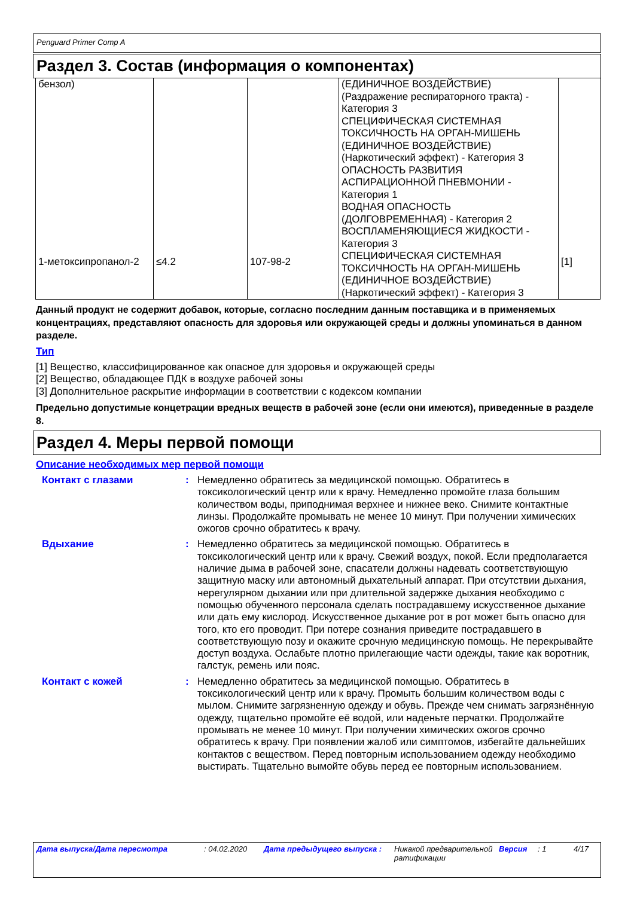Penguard Primer Comp A
Раздел 3. Состав (информация о компонентах)
| бензол) | | | (ЕДИНИЧНОЕ ВОЗДЕЙСТВИЕ) (Раздражение респираторного тракта) - Категория 3 СПЕЦИФИЧЕСКАЯ СИСТЕМНАЯ ТОКСИЧНОСТЬ НА ОРГАН-МИШЕНЬ (ЕДИНИЧНОЕ ВОЗДЕЙСТВИЕ) (Наркотический эффект) - Категория 3 ОПАСНОСТЬ РАЗВИТИЯ АСПИРАЦИОННОЙ ПНЕВМОНИИ - Категория 1 ВОДНАЯ ОПАСНОСТЬ (ДОЛГОВРЕМЕННАЯ) - Категория 2 | |
| 1-метоксипропанол-2 | ≤4.2 | 107-98-2 | ВОСПЛАМЕНЯЮЩИЕСЯ ЖИДКОСТИ - Категория 3 СПЕЦИФИЧЕСКАЯ СИСТЕМНАЯ ТОКСИЧНОСТЬ НА ОРГАН-МИШЕНЬ (ЕДИНИЧНОЕ ВОЗДЕЙСТВИЕ) (Наркотический эффект) - Категория 3 | [1] |
Данный продукт не содержит добавок, которые, согласно последним данным поставщика и в применяемых концентрациях, представляют опасность для здоровья или окружающей среды и должны упоминаться в данном разделе.
Тип
[1] Вещество, классифицированное как опасное для здоровья и окружающей среды
[2] Вещество, обладающее ПДК в воздухе рабочей зоны
[3] Дополнительное раскрытие информации в соответствии с кодексом компании
Предельно допустимые концетрации вредных веществ в рабочей зоне (если они имеются), приведенные в разделе 8.
Раздел 4. Меры первой помощи
Описание необходимых мер первой помощи
| Контакт с глазами | : | Немедленно обратитесь за медицинской помощью. Обратитесь в токсикологический центр или к врачу. Немедленно промойте глаза большим количеством воды, приподнимая верхнее и нижнее веко. Снимите контактные линзы. Продолжайте промывать не менее 10 минут. При получении химических ожогов срочно обратитесь к врачу. |
| Вдыхание | : | Немедленно обратитесь за медицинской помощью. Обратитесь в токсикологический центр или к врачу. Свежий воздух, покой. Если предполагается наличие дыма в рабочей зоне, спасатели должны надевать соответствующую защитную маску или автономный дыхательный аппарат. При отсутствии дыхания, нерегулярном дыхании или при длительной задержке дыхания необходимо с помощью обученного персонала сделать пострадавшему искусственное дыхание или дать ему кислород. Искусственное дыхание рот в рот может быть опасно для того, кто его проводит. При потере сознания приведите пострадавшего в соответствующую позу и окажите срочную медицинскую помощь. Не перекрывайте доступ воздуха. Ослабьте плотно прилегающие части одежды, такие как воротник, галстук, ремень или пояс. |
| Контакт с кожей | : | Немедленно обратитесь за медицинской помощью. Обратитесь в токсикологический центр или к врачу. Промыть большим количеством воды с мылом. Снимите загрязненную одежду и обувь. Прежде чем снимать загрязнённую одежду, тщательно промойте её водой, или наденьте перчатки. Продолжайте промывать не менее 10 минут. При получении химических ожогов срочно обратитесь к врачу. При появлении жалоб или симптомов, избегайте дальнейших контактов с веществом. Перед повторным использованием одежду необходимо выстирать. Тщательно вымойте обувь перед ее повторным использованием. |
Дата выпуска/Дата пересмотра : 04.02.2020 Дата предыдущего выпуска : Никакой предварительной ратификации
Версия : 1 4/17